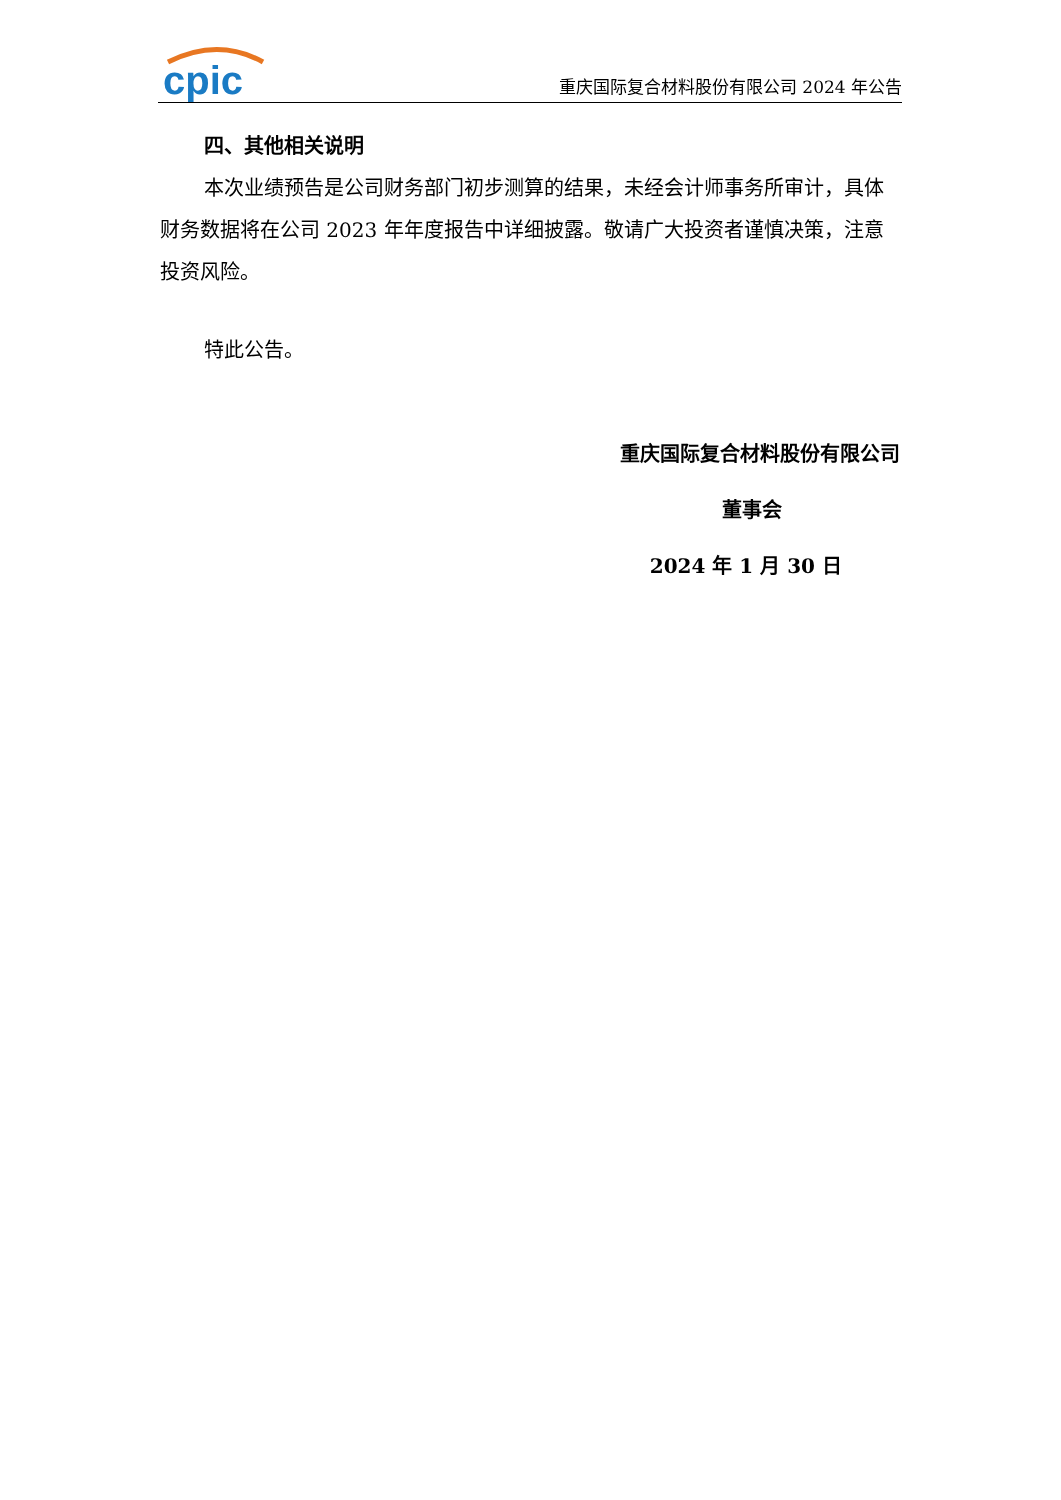cpic
重庆国际复合材料股份有限公司 2024 年公告
四、其他相关说明
本次业绩预告是公司财务部门初步测算的结果，未经会计师事务所审计，具体财务数据将在公司 2023 年年度报告中详细披露。敬请广大投资者谨慎决策，注意投资风险。
特此公告。
重庆国际复合材料股份有限公司
董事会
2024 年 1 月 30 日